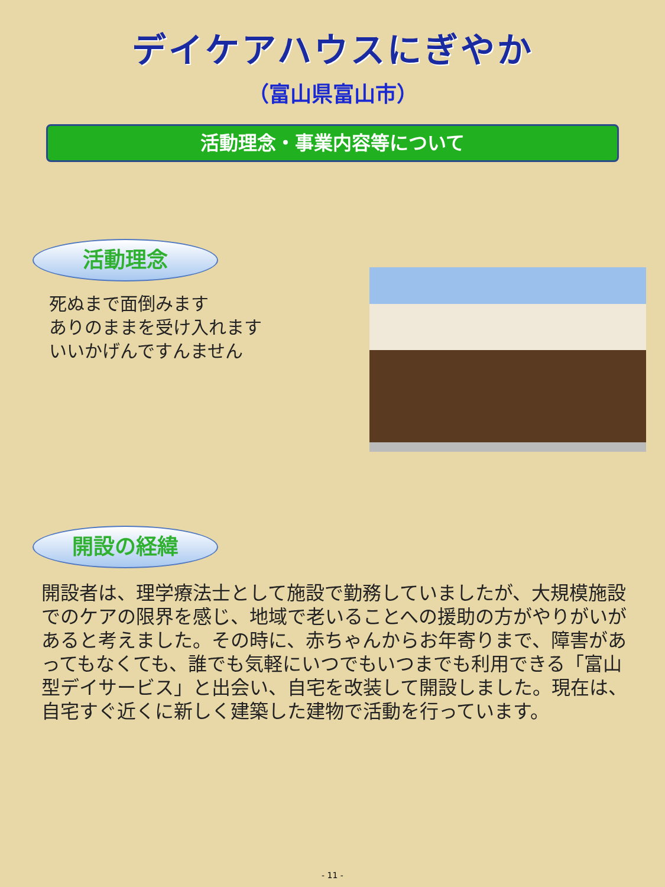デイケアハウスにぎやか
（富山県富山市）
活動理念・事業内容等について
活動理念
死ぬまで面倒みます
ありのままを受け入れます
いいかげんですんません
開設の経緯
開設者は、理学療法士として施設で勤務していましたが、大規模施設でのケアの限界を感じ、地域で老いることへの援助の方がやりがいがあると考えました。その時に、赤ちゃんからお年寄りまで、障害があってもなくても、誰でも気軽にいつでもいつまでも利用できる「富山型デイサービス」と出会い、自宅を改装して開設しました。現在は、自宅すぐ近くに新しく建築した建物で活動を行っています。
- 11 -